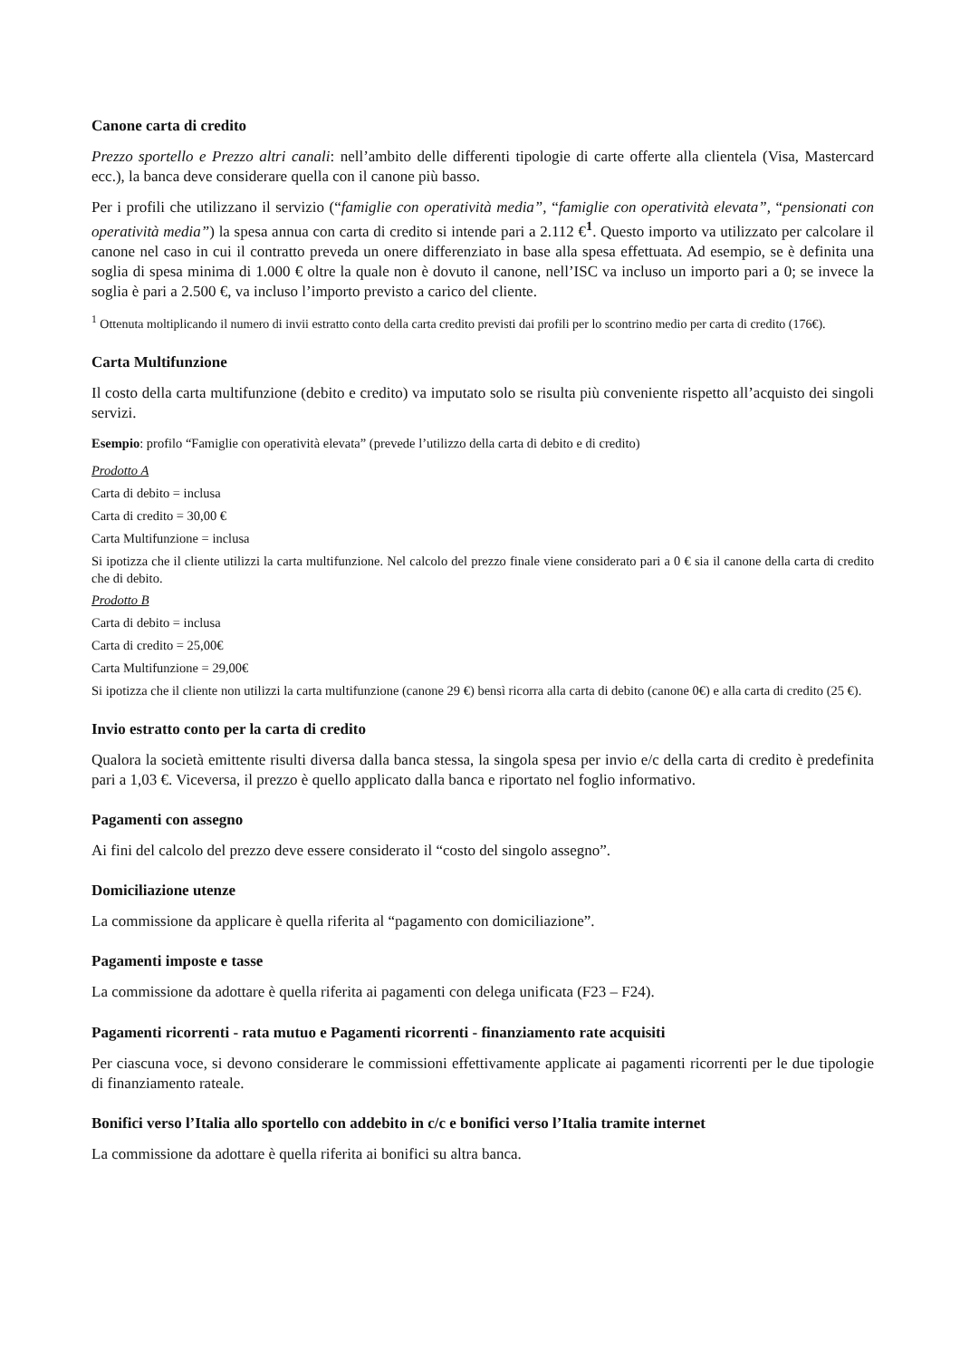Canone carta di credito
Prezzo sportello e Prezzo altri canali: nell’ambito delle differenti tipologie di carte offerte alla clientela (Visa, Mastercard ecc.), la banca deve considerare quella con il canone più basso.
Per i profili che utilizzano il servizio (“famiglie con operatività media”, “famiglie con operatività elevata”, “pensionati con operatività media”) la spesa annua con carta di credito si intende pari a 2.112 €<sup>1</sup>. Questo importo va utilizzato per calcolare il canone nel caso in cui il contratto preveda un onere differenziato in base alla spesa effettuata. Ad esempio, se è definita una soglia di spesa minima di 1.000 € oltre la quale non è dovuto il canone, nell’ISC va incluso un importo pari a 0; se invece la soglia è pari a 2.500 €, va incluso l’importo previsto a carico del cliente.
<sup>1</sup> Ottenuta moltiplicando il numero di invii estratto conto della carta credito previsti dai profili per lo scontrino medio per carta di credito (176€).
Carta Multifunzione
Il costo della carta multifunzione (debito e credito) va imputato solo se risulta più conveniente rispetto all’acquisto dei singoli servizi.
Esempio: profilo “Famiglie con operatività elevata” (prevede l’utilizzo della carta di debito e di credito)
Prodotto A
Carta di debito = inclusa
Carta di credito = 30,00 €
Carta Multifunzione = inclusa
Si ipotizza che il cliente utilizzi la carta multifunzione. Nel calcolo del prezzo finale viene considerato pari a 0 € sia il canone della carta di credito che di debito.
Prodotto B
Carta di debito = inclusa
Carta di credito = 25,00€
Carta Multifunzione = 29,00€
Si ipotizza che il cliente non utilizzi la carta multifunzione (canone 29 €) bensì ricorra alla carta di debito (canone 0€) e alla carta di credito (25 €).
Invio estratto conto per la carta di credito
Qualora la società emittente risulti diversa dalla banca stessa, la singola spesa per invio e/c della carta di credito è predefinita pari a 1,03 €. Viceversa, il prezzo è quello applicato dalla banca e riportato nel foglio informativo.
Pagamenti con assegno
Ai fini del calcolo del prezzo deve essere considerato il “costo del singolo assegno”.
Domiciliazione utenze
La commissione da applicare è quella riferita al “pagamento con domiciliazione”.
Pagamenti imposte e tasse
La commissione da adottare è quella riferita ai pagamenti con delega unificata (F23 – F24).
Pagamenti ricorrenti - rata mutuo e Pagamenti ricorrenti - finanziamento rate acquisiti
Per ciascuna voce, si devono considerare le commissioni effettivamente applicate ai pagamenti ricorrenti per le due tipologie di finanziamento rateale.
Bonifici verso l’Italia allo sportello con addebito in c/c e bonifici verso l’Italia tramite internet
La commissione da adottare è quella riferita ai bonifici su altra banca.